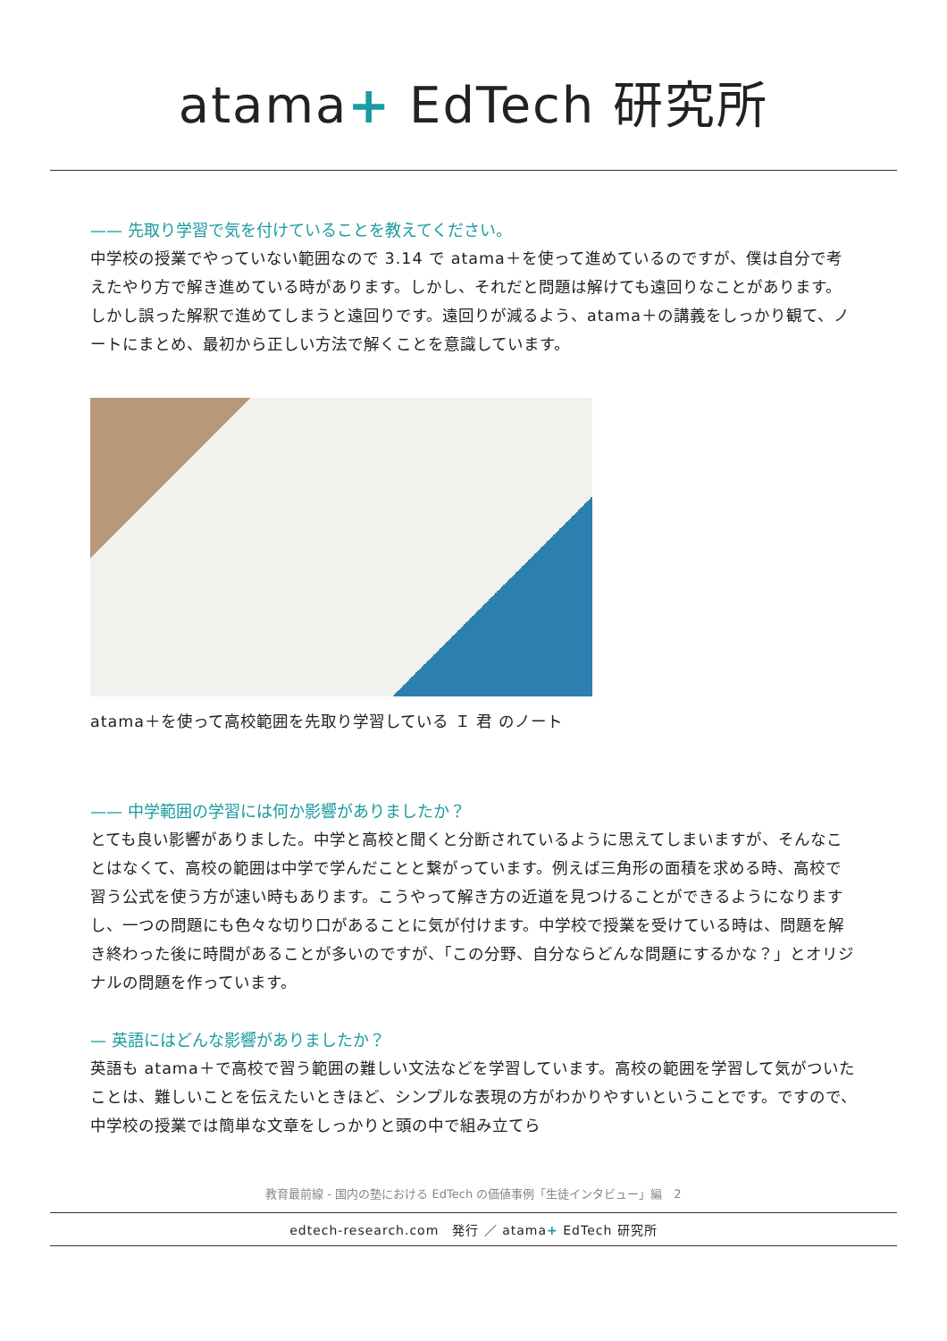atama+ EdTech 研究所
—— 先取り学習で気を付けていることを教えてください。
中学校の授業でやっていない範囲なので 3.14 で atama＋を使って進めているのですが、僕は自分で考えたやり方で解き進めている時があります。しかし、それだと問題は解けても遠回りなことがあります。しかし誤った解釈で進めてしまうと遠回りです。遠回りが減るよう、atama＋の講義をしっかり観て、ノートにまとめ、最初から正しい方法で解くことを意識しています。
atama＋を使って高校範囲を先取り学習している Ｉ 君 のノート
—— 中学範囲の学習には何か影響がありましたか？
とても良い影響がありました。中学と高校と聞くと分断されているように思えてしまいますが、そんなことはなくて、高校の範囲は中学で学んだことと繋がっています。例えば三角形の面積を求める時、高校で習う公式を使う方が速い時もあります。こうやって解き方の近道を見つけることができるようになりますし、一つの問題にも色々な切り口があることに気が付けます。中学校で授業を受けている時は、問題を解き終わった後に時間があることが多いのですが、「この分野、自分ならどんな問題にするかな？」とオリジナルの問題を作っています。
— 英語にはどんな影響がありましたか？
英語も atama＋で高校で習う範囲の難しい文法などを学習しています。高校の範囲を学習して気がついたことは、難しいことを伝えたいときほど、シンプルな表現の方がわかりやすいということです。ですので、中学校の授業では簡単な文章をしっかりと頭の中で組み立てら
教育最前線 - 国内の塾における EdTech の価値事例「生徒インタビュー」編　2
edtech-research.com　発行 ／ atama+ EdTech 研究所